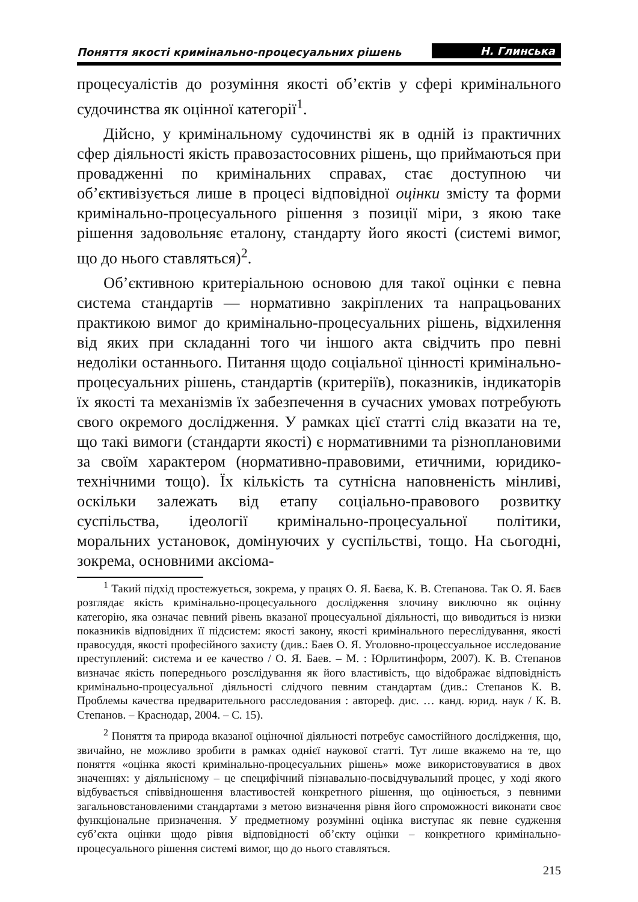Поняття якості кримінально-процесуальних рішень Н. Глинська
процесуалістів до розуміння якості об’єктів у сфері кримінального судочинства як оцінної категорії<sup>1</sup>.
Дійсно, у кримінальному судочинстві як в одній із практичних сфер діяльності якість правозастосовних рішень, що приймаються при провадженні по кримінальних справах, стає доступною чи об’єктивізується лише в процесі відповідної оцінки змісту та форми кримінально-процесуального рішення з позиції міри, з якою таке рішення задовольняє еталону, стандарту його якості (системі вимог, що до нього ставляться)<sup>2</sup>.
Об’єктивною критеріальною основою для такої оцінки є певна система стандартів — нормативно закріплених та напрацьованих практикою вимог до кримінально-процесуальних рішень, відхилення від яких при складанні того чи іншого акта свідчить про певні недоліки останнього. Питання щодо соціальної цінності кримінально-процесуальних рішень, стандартів (критеріїв), показників, індикаторів їх якості та механізмів їх забезпечення в сучасних умовах потребують свого окремого дослідження. У рамках цієї статті слід вказати на те, що такі вимоги (стандарти якості) є нормативними та різноплановими за своїм характером (нормативно-правовими, етичними, юридико-технічними тощо). Їх кількість та сутнісна наповненість мінливі, оскільки залежать від етапу соціально-правового розвитку суспільства, ідеології кримінально-процесуальної політики, моральних установок, домінуючих у суспільстві, тощо. На сьогодні, зокрема, основними аксіома-
<sup>1</sup> Такий підхід простежується, зокрема, у працях О. Я. Баєва, К. В. Степанова. Так О. Я. Баєв розглядає якість кримінально-процесуального дослідження злочину виключно як оцінну категорію, яка означає певний рівень вказаної процесуальної діяльності, що виводиться із низки показників відповідних її підсистем: якості закону, якості кримінального переслідування, якості правосуддя, якості професійного захисту (див.: Баев О. Я. Уголовно-процессуальное исследование преступлений: система и ее качество / О. Я. Баев. – М. : Юрлитинформ, 2007). К. В. Степанов визначає якість попереднього розслідування як його властивість, що відображає відповідність кримінально-процесуальної діяльності слідчого певним стандартам (див.: Степанов К. В. Проблемы качества предварительного расследования : автореф. дис. … канд. юрид. наук / К. В. Степанов. – Краснодар, 2004. – С. 15).
<sup>2</sup> Поняття та природа вказаної оціночної діяльності потребує самостійного дослідження, що, звичайно, не можливо зробити в рамках однієї наукової статті. Тут лише вкажемо на те, що поняття «оцінка якості кримінально-процесуальних рішень» може використовуватися в двох значеннях: у діяльнісному – це специфічний пізнавально-посвідчувальний процес, у ході якого відбувається співвідношення властивостей конкретного рішення, що оцінюється, з певними загальновстановленими стандартами з метою визначення рівня його спроможності виконати своє функціональне призначення. У предметному розумінні оцінка виступає як певне судження суб’єкта оцінки щодо рівня відповідності об’єкту оцінки – конкретного кримінально-процесуального рішення системі вимог, що до нього ставляться.
215